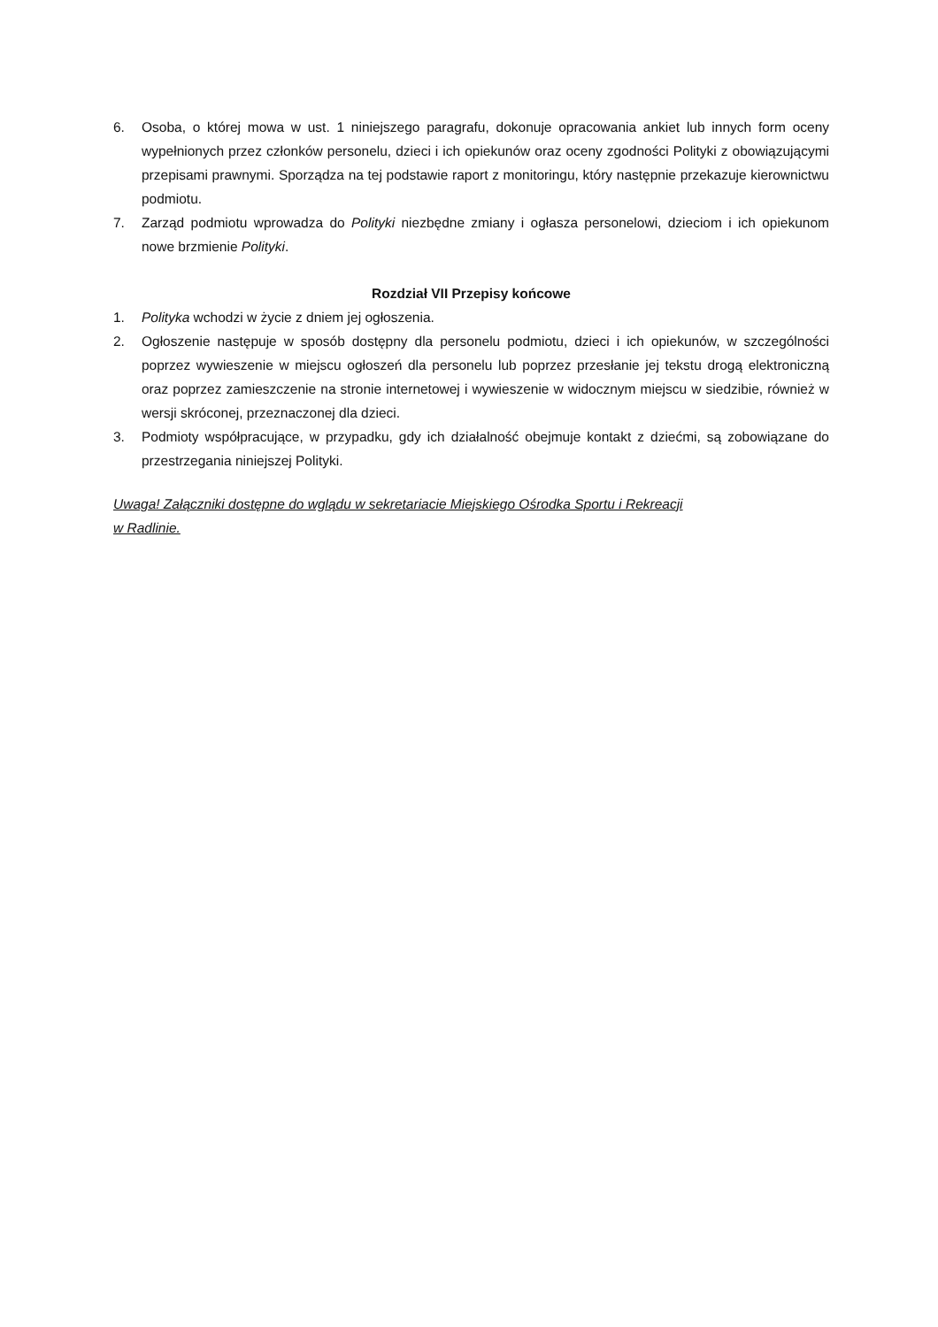6. Osoba, o której mowa w ust. 1 niniejszego paragrafu, dokonuje opracowania ankiet lub innych form oceny wypełnionych przez członków personelu, dzieci i ich opiekunów oraz oceny zgodności Polityki z obowiązującymi przepisami prawnymi. Sporządza na tej podstawie raport z monitoringu, który następnie przekazuje kierownictwu podmiotu.
7. Zarząd podmiotu wprowadza do Polityki niezbędne zmiany i ogłasza personelowi, dzieciom i ich opiekunom nowe brzmienie Polityki.
Rozdział VII Przepisy końcowe
1. Polityka wchodzi w życie z dniem jej ogłoszenia.
2. Ogłoszenie następuje w sposób dostępny dla personelu podmiotu, dzieci i ich opiekunów, w szczególności poprzez wywieszenie w miejscu ogłoszeń dla personelu lub poprzez przesłanie jej tekstu drogą elektroniczną oraz poprzez zamieszczenie na stronie internetowej i wywieszenie w widocznym miejscu w siedzibie, również w wersji skróconej, przeznaczonej dla dzieci.
3. Podmioty współpracujące, w przypadku, gdy ich działalność obejmuje kontakt z dziećmi, są zobowiązane do przestrzegania niniejszej Polityki.
Uwaga! Załączniki dostępne do wglądu w sekretariacie Miejskiego Ośrodka Sportu i Rekreacji
w Radlinie.